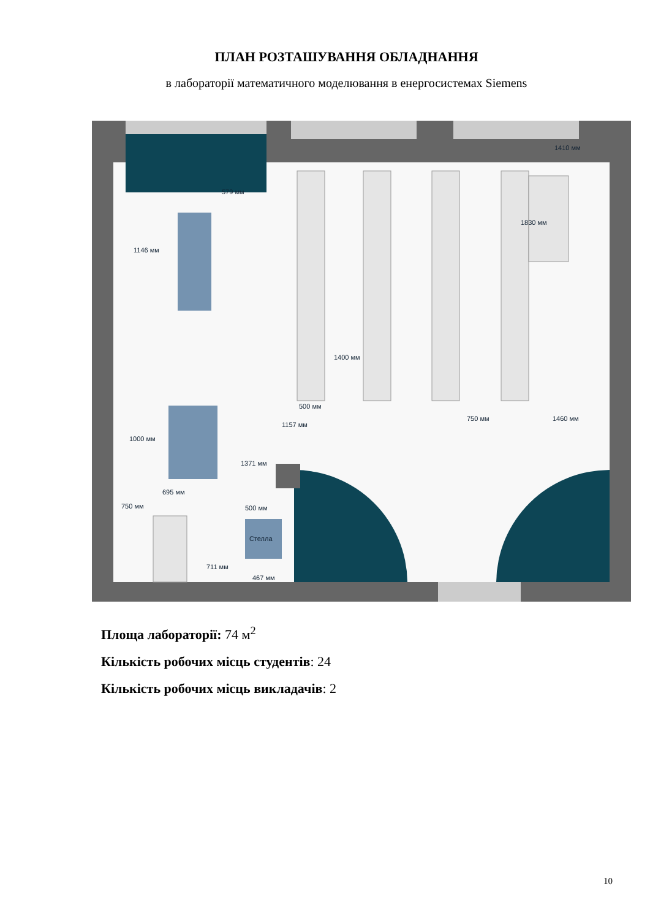ПЛАН РОЗТАШУВАННЯ ОБЛАДНАННЯ
в лабораторії математичного моделювання в енергосистемах Siemens
Стелла
1410 мм
1146 мм
1000 мм
1371 мм
750 мм
500 мм
711 мм
500 мм
750 мм
1460 мм
579 мм
1830 мм
1400 мм
1157 мм
695 мм
467 мм
Площа лабораторії: 74 м<sup>2</sup>
Кількість робочих місць студентів: 24
Кількість робочих місць викладачів: 2
10